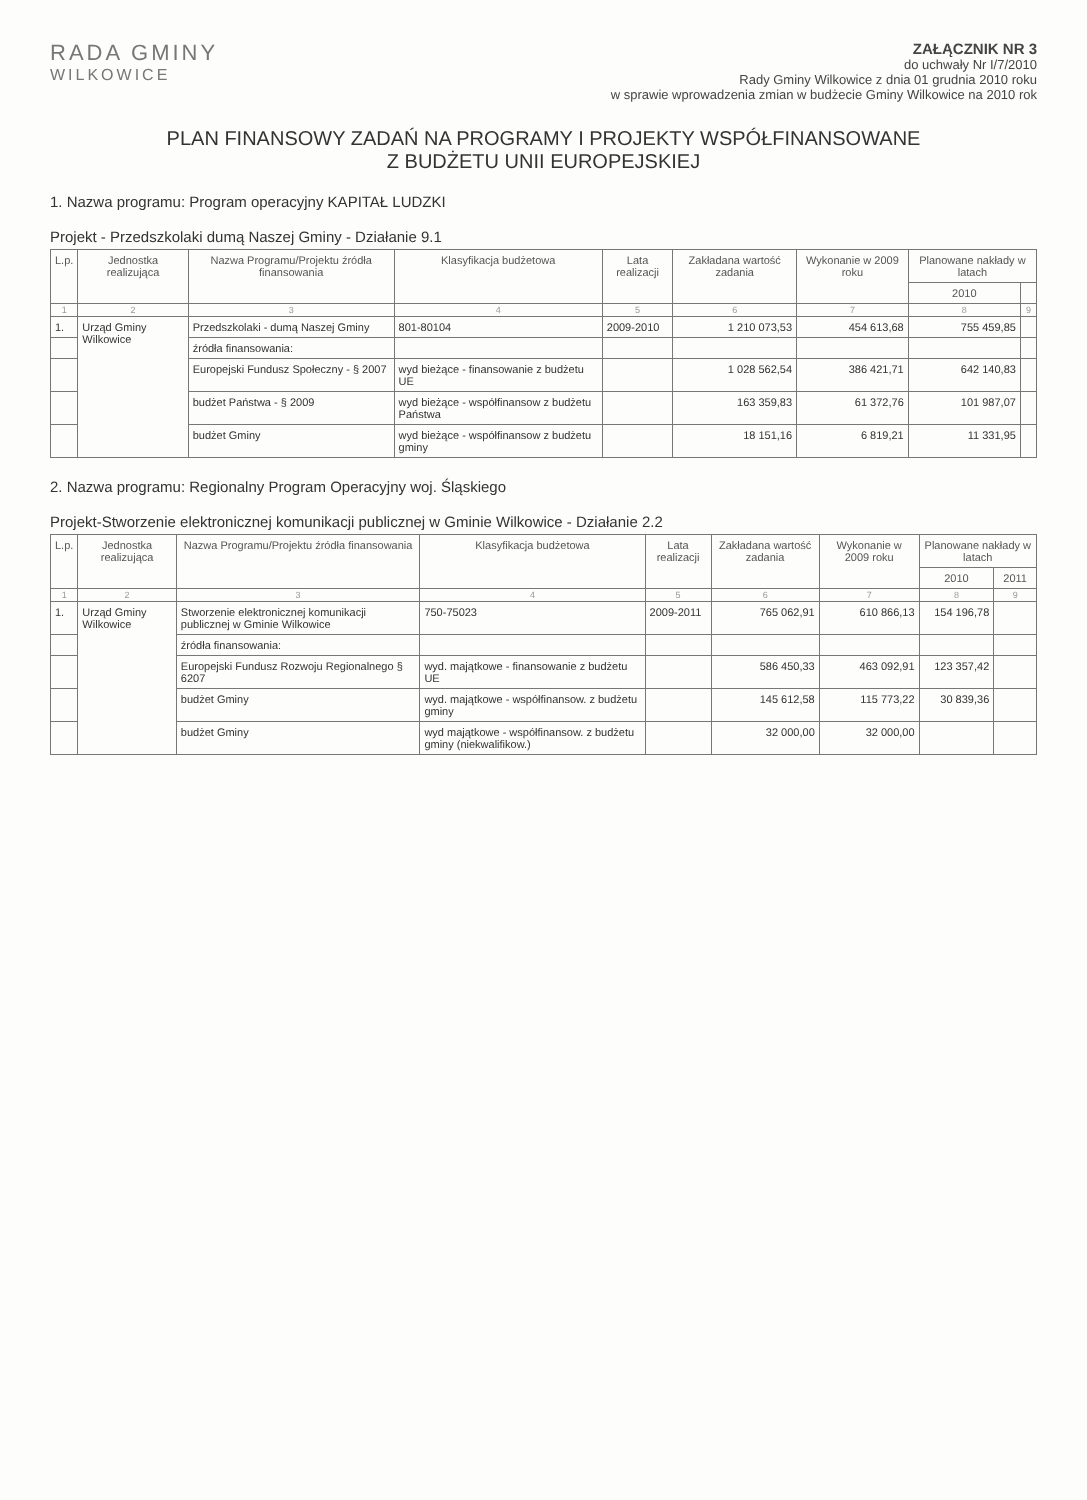RADA GMINY
WILKOWICE
ZAŁĄCZNIK NR 3
do uchwały Nr I/7/2010
Rady Gminy Wilkowice z dnia 01 grudnia 2010 roku
w sprawie wprowadzenia zmian w budżecie Gminy Wilkowice na 2010 rok
PLAN FINANSOWY ZADAŃ NA PROGRAMY I PROJEKTY WSPÓŁFINANSOWANE
Z BUDŻETU UNII EUROPEJSKIEJ
1. Nazwa programu: Program operacyjny KAPITAŁ LUDZKI
Projekt - Przedszkolaki dumą Naszej Gminy - Działanie 9.1
| L.p. | Jednostka realizująca | Nazwa Programu/Projektu źródła finansowania | Klasyfikacja budżetowa | Lata realizacji | Zakładana wartość zadania | Wykonanie w 2009 roku | Planowane nakłady w latach | |
| --- | --- | --- | --- | --- | --- | --- | --- | --- |
| | | | | | | | 2010 | |
| 1 | 2 | 3 | 4 | 5 | 6 | 7 | 8 | 9 |
| 1. | Urząd Gminy Wilkowice | Przedszkolaki - dumą Naszej Gminy | 801-80104 | 2009-2010 | 1 210 073,53 | 454 613,68 | 755 459,85 | |
| | | źródła finansowania: | | | | | | |
| | | Europejski Fundusz Społeczny - § 2007 | wyd bieżące - finansowanie z budżetu UE | | 1 028 562,54 | 386 421,71 | 642 140,83 | |
| | | budżet Państwa - § 2009 | wyd bieżące - współfinansow z budżetu Państwa | | 163 359,83 | 61 372,76 | 101 987,07 | |
| | | budżet Gminy | wyd bieżące - współfinansow z budżetu gminy | | 18 151,16 | 6 819,21 | 11 331,95 | |
2. Nazwa programu: Regionalny Program Operacyjny woj. Śląskiego
Projekt-Stworzenie elektronicznej komunikacji publicznej w Gminie Wilkowice - Działanie 2.2
| L.p. | Jednostka realizująca | Nazwa Programu/Projektu źródła finansowania | Klasyfikacja budżetowa | Lata realizacji | Zakładana wartość zadania | Wykonanie w 2009 roku | Planowane nakłady w latach | |
| --- | --- | --- | --- | --- | --- | --- | --- | --- |
| | | | | | | | 2010 | 2011 |
| 1 | 2 | 3 | 4 | 5 | 6 | 7 | 8 | 9 |
| 1. | Urząd Gminy Wilkowice | Stworzenie elektronicznej komunikacji publicznej w Gminie Wilkowice | 750-75023 | 2009-2011 | 765 062,91 | 610 866,13 | 154 196,78 | |
| | | źródła finansowania: | | | | | | |
| | | Europejski Fundusz Rozwoju Regionalnego § 6207 | wyd. majątkowe - finansowanie z budżetu UE | | 586 450,33 | 463 092,91 | 123 357,42 | |
| | | budżet Gminy | wyd. majątkowe - współfinansow. z budżetu gminy | | 145 612,58 | 115 773,22 | 30 839,36 | |
| | | budżet Gminy | wyd majątkowe - współfinansow. z budżetu gminy (niekwalifikow.) | | 32 000,00 | 32 000,00 | | |